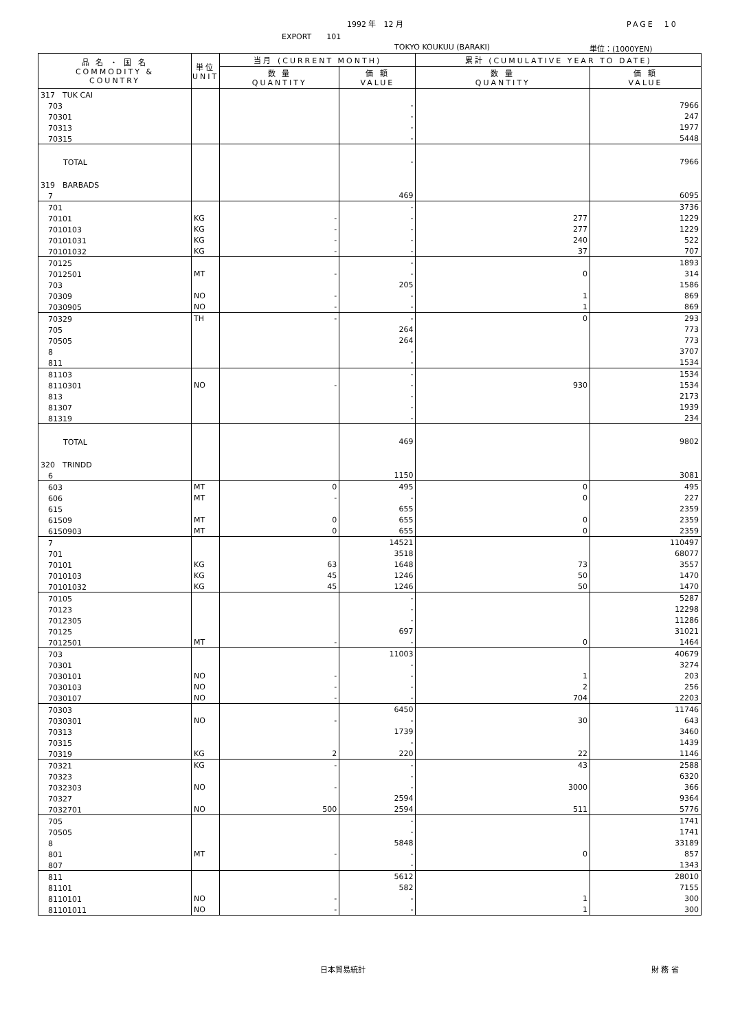1992 年　12 月 PAGE　10
EXPORT　　101
TOKYO KOUKUU (BARAKI) 単位：(1000YEN)
| 品 名 ・ 国 名 COMMODITY & COUNTRY | 単位 UNIT | 当月 (CURRENT MONTH) | | 累計 (CUMULATIVE YEAR TO DATE) | |
| --- | --- | --- | --- | --- | --- |
| | | 数 量 QUANTITY | 価 額 VALUE | 数 量 QUANTITY | 価 額 VALUE |
| 317 TUK CAI | | | | | |
| 703 | | | - | | 7966 |
| 70301 | | | - | | 247 |
| 70313 | | | - | | 1977 |
| 70315 | | | - | | 5448 |
| TOTAL | | | - | | 7966 |
| 319 BARBADS | | | | | |
| 7 | | | 469 | | 6095 |
| 701 | | | - | | 3736 |
| 70101 | KG | - | - | 277 | 1229 |
| 7010103 | KG | - | - | 277 | 1229 |
| 70101031 | KG | - | - | 240 | 522 |
| 70101032 | KG | - | - | 37 | 707 |
| 70125 | | | - | | 1893 |
| 7012501 | MT | - | - | 0 | 314 |
| 703 | | | 205 | | 1586 |
| 70309 | NO | - | - | 1 | 869 |
| 7030905 | NO | - | - | 1 | 869 |
| 70329 | TH | - | - | 0 | 293 |
| 705 | | | 264 | | 773 |
| 70505 | | | 264 | | 773 |
| 8 | | | - | | 3707 |
| 811 | | | - | | 1534 |
| 81103 | | | - | | 1534 |
| 8110301 | NO | - | - | 930 | 1534 |
| 813 | | | - | | 2173 |
| 81307 | | | - | | 1939 |
| 81319 | | | - | | 234 |
| TOTAL | | | 469 | | 9802 |
| 320 TRINDD | | | | | |
| 6 | | | 1150 | | 3081 |
| 603 | MT | 0 | 495 | 0 | 495 |
| 606 | MT | - | - | 0 | 227 |
| 615 | | | 655 | | 2359 |
| 61509 | MT | 0 | 655 | 0 | 2359 |
| 6150903 | MT | 0 | 655 | 0 | 2359 |
| 7 | | | 14521 | | 110497 |
| 701 | | | 3518 | | 68077 |
| 70101 | KG | 63 | 1648 | 73 | 3557 |
| 7010103 | KG | 45 | 1246 | 50 | 1470 |
| 70101032 | KG | 45 | 1246 | 50 | 1470 |
| 70105 | | | - | | 5287 |
| 70123 | | | - | | 12298 |
| 7012305 | | | - | | 11286 |
| 70125 | | | 697 | | 31021 |
| 7012501 | MT | - | - | 0 | 1464 |
| 703 | | | 11003 | | 40679 |
| 70301 | | | - | | 3274 |
| 7030101 | NO | - | - | 1 | 203 |
| 7030103 | NO | - | - | 2 | 256 |
| 7030107 | NO | - | - | 704 | 2203 |
| 70303 | | | 6450 | | 11746 |
| 7030301 | NO | - | - | 30 | 643 |
| 70313 | | | 1739 | | 3460 |
| 70315 | | | - | | 1439 |
| 70319 | KG | 2 | 220 | 22 | 1146 |
| 70321 | KG | - | - | 43 | 2588 |
| 70323 | | | - | | 6320 |
| 7032303 | NO | - | - | 3000 | 366 |
| 70327 | | | 2594 | | 9364 |
| 7032701 | NO | 500 | 2594 | 511 | 5776 |
| 705 | | | - | | 1741 |
| 70505 | | | - | | 1741 |
| 8 | | | 5848 | | 33189 |
| 801 | MT | - | - | 0 | 857 |
| 807 | | | - | | 1343 |
| 811 | | | 5612 | | 28010 |
| 81101 | | | 582 | | 7155 |
| 8110101 | NO | - | - | 1 | 300 |
| 81101011 | NO | - | - | 1 | 300 |
日本貿易統計 財 務 省